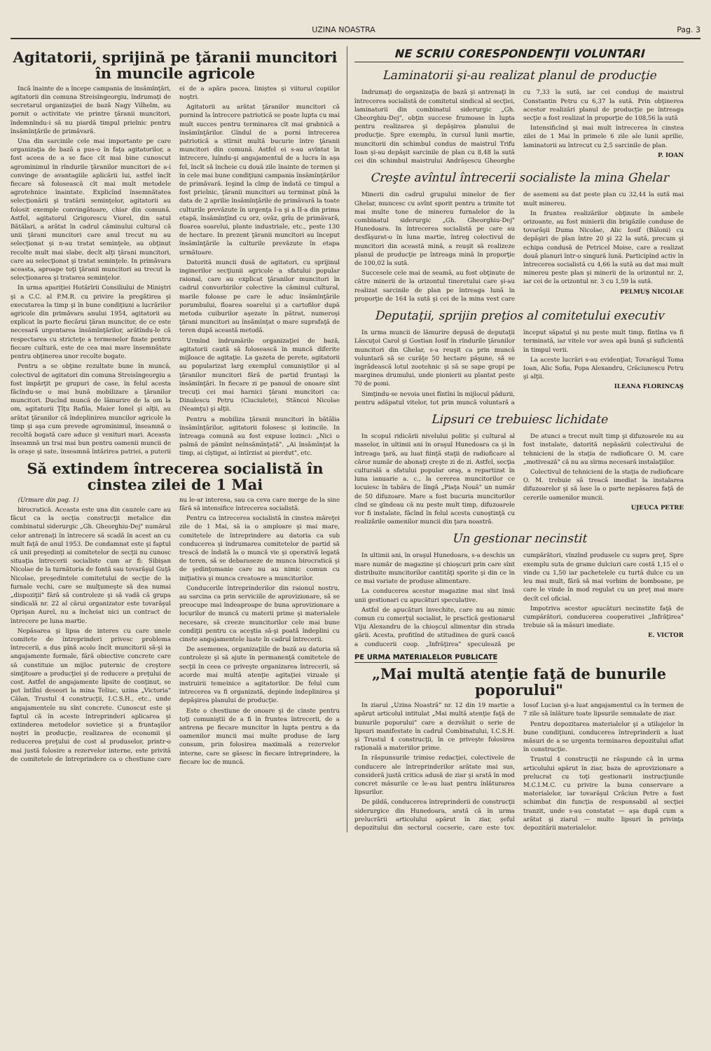UZINA NOASTRA Pag. 3
Agitatorii, sprijină pe ţăranii muncitori în muncile agricole
Incă înainte de a începe campania de însămînţări, agitatorii din comuna Streisîngeorgiu, îndrumaţi de secretarul organizaţiei de bază Nagy Vilhelm, au pornit o activitate vie printre ţăranii muncitori, îndemnîndu-i să nu piardă timpul prielnic pentru însămînţările de primăvară.
Una din sarcinile cele mai importante pe care organizaţia de bază a pus-o în faţa agitatorilor, a fost aceea de a se face cît mai bine cunoscut agrominimul în rîndurile ţăranilor muncitori de a-i convinge de avantagiile aplicării lui, astfel încît fiecare să folosească cît mai mult metodele agrotehnice înaintate. Explicînd însemnătatea selecţionării şi tratării seminţelor, agitatorii au folosit exemple convingătoare, chiar din comună. Astfel, agitatorul Grigorescu Viorel, din satul Bătălari, a arătat în cadrul căminului cultural că unii ţărani muncitori care anul trecut nu au selecţionat şi n-au tratat seminţele, au obţinut recolte mult mai slabe, decît alţi ţărani muncitori, care au selecţionat şi tratat seminţele. In primăvara aceasta, aproape toţi ţăranii muncitori au trecut la selecţionarea şi tratarea seminţelor.
In urma apariţiei Hotărîrii Consiliului de Miniştri şi a C.C. al P.M.R. cu privire la pregătirea şi executarea la timp şi în bune condiţiuni a lucrărilor agricole din primăvara anului 1954, agitatorii au explicat în parte fiecărui ţăran muncitor, de ce este necesară urgentarea însămînţărilor, arătîndu-le că respectarea cu stricteţe a termenelor fixate pentru fiecare cultură, este de cea mai mare însemnătate pentru obţinerea unor recolte bogate.
Pentru a se obţine rezultate bune în muncă, colectivul de agitatori din comuna Streisîngeorgiu a fost împărţit pe grupuri de case, în felul acesta făcîndu-se o mai bună mobilizare a ţăranilor muncitori. Ducînd muncă de lămurire de la om la om, agitatorii Ţîţu Rafila, Maier Ionel şi alţii, au arătat ţăranilor că îndeplinirea muncilor agricole la timp şi aşa cum prevede agrominimul, înseamnă o recoltă bogată care aduce şi venituri mari. Aceasta înseamnă un trai mai bun pentru oamenii muncii de la oraşe şi sate, înseamnă întărirea patriei, a puterii ei de a apăra pacea, liniştea şi viitorul copiilor noştri.
Agitatorii au arătat ţăranilor muncitori că pornind la întrecere patriotică se poate lupta cu mai mult succes pentru terminarea cît mai grabnică a însămînţărilor. Gîndul de a porni întrecerea patriotică a stîrnit multă bucurie între ţăranii muncitori din comună. Astfel ei s-au avîntat în întrecere, luîndu-şi angajamentul de a lucra în aşa fel, încît să încheie cu două zile înainte de termen şi în cele mai bune condiţiuni campania însămînţărilor de primăvară. Ieşind la cîmp de îndată ce timpul a fost prielnic, ţăranii muncitori au terminat pînă la data de 2 aprilie însămînţările de primăvară la toate culturile prevăzute în urgenţa I-a şi a II-a din prima etapă, însămînţînd cu orz, ovăz, grîu de primăvară, floarea soarelui, plante industriale, etc., peste 130 de hectare. In prezent ţăranii muncitori au început însămînţările la culturile prevăzute în etapa următoare.
Datorită muncii dusă de agitatori, cu sprijinul inginerilor secţiunii agricole a sfatului popular raional, care au explicat ţăranilor muncitori în cadrul convorbirilor colective la căminul cultural, marile foloase pe care le aduc însămînţările porumbului, floarea soarelui şi a cartofilor după metoda cuiburilor aşezate în pătrat, numeroşi ţărani muncitori au însămînţat o mare suprafaţă de teren după această metodă.
Urmînd îndrumările organizaţiei de bază, agitatorii caută să folosească în muncă diferite mijloace de agitaţie. La gazeta de perete, agitatorii au popularizat larg exemplul comuniştilor şi al ţăranilor muncitori fără de partid fruntaşi la însămînţări. In fiecare zi pe panoul de onoare sînt trecuţi cei mai harnici ţărani muncitori ca: Dinulescu Petru (Ciuciulete), Stăncoi Nicolae (Neamţu) şi alţii.
Pentru a mobiliza ţăranii muncitori în bătălia însămînţărilor, agitatorii folosesc şi lozincile. In întreaga comună au fost expuse lozinci: „Nici o palmă de pămînt neînsămînţată". „Ai însămînţat la timp, ai cîştigat, ai întîrziat ai pierdut", etc.
Să extindem întrecerea socialistă în cinstea zilei de 1 Mai
(Urmare din pag. 1)
birocratică. Aceasta este una din cauzele care au făcut ca la secţia construcţii metalice din combinatul siderurgic „Gh. Gheorghiu-Dej" numărul celor antrenaţi în întrecere să scadă în acest an cu mult faţă de anul 1953. De condamnat este şi faptul că unii preşedinţi ai comitetelor de secţii nu cunosc situaţia întrecerii socialiste cum ar fi: Sibişan Nicolae de la turnătoria de fontă sau tovarăşul Guţă Nicolae, preşedintele comitetului de secţie de la furnale vechi, care se mulţumeşte să dea numai „dispoziţii" fără să controleze şi să vadă că grupa sindicală nr. 22 al cărui organizator este tovarăşul Oprişan Aurel, nu a încheiat nici un contract de întrecere pe luna martie.
Nepăsarea şi lipsa de interes cu care unele comitete de întreprinderi privesc problema întrecerii, a dus pînă acolo încît muncitorii să-şi ia angajamente formale, fără obiective concrete care să constituie un mijloc puternic de creştere simţitoare a producţiei şi de reducere a preţului de cost. Astfel de angajamente lipsite de conţinut, se pot întîlni deseori la mina Teliuc, uzina „Victoria" Călan, Trustul 4 construcţii, I.C.S.H., etc., unde angajamentele nu sînt concrete. Cunoscut este şi faptul că în aceste întreprinderi aplicarea şi extinderea metodelor sovietice şi a fruntaşilor noştri în producţie, realizarea de economii şi reducerea preţului de cost al produselor, printr-o mai justă folosire a rezervelor interne, este privită de comitetele de întreprindere ca o chestiune care nu le-ar interesa, sau ca ceva care merge de la sine fără să intensifice întrecerea socialistă.
Pentru ca întrecerea socialistă în cinstea măreţei zile de 1 Mai, să ia o amploare şi mai mare, comitetele de întreprindere au datoria ca sub conducerea şi îndrumarea comitetelor de partid să treacă de îndată la o muncă vie şi operativă legată de teren, să se debaraseze de munca birocratică şi de şedinţomanie care nu au nimic comun cu iniţiativa şi munca creatoare a muncitorilor.
Conducerile întreprinderilor din raionul nostru, au sarcina ca prin serviciile de aprovizionare, să se preocupe mai îndeaproape de buna aprovizionare a locurilor de muncă cu materii prime şi materialele necesare, să creeze muncitorilor cele mai bune condiţii pentru ca aceştia să-şi poată îndeplini cu cinste angajamentele luate în cadrul întrecerii.
De asemenea, organizaţiile de bază au datoria să controleze şi să ajute în permanenţă comitetele de secţii în ceea ce priveşte organizarea întrecerii, să acorde mai multă atenţie agitaţiei vizuale şi instruirii temeinice a agitatorilor. De felul cum întrecerea va fi organizată, depinde îndeplinirea şi depăşirea planului de producţie.
Este o chestiune de onoare şi de cinste pentru toţi comuniştii de a fi în fruntea întrecerii, de a antrena pe fiecare muncitor în lupta pentru a da oamenilor muncii mai multe produse de larg consum, prin folosirea maximală a rezervelor interne, care se găsesc în fiecare întreprindere, la fiecare loc de muncă.
NE SCRIU CORESPONDENŢII VOLUNTARI
Laminatorii şi-au realizat planul de producţie
Indrumaţi de organizaţia de bază şi antrenaţi în întrecerea socialistă de comitetul sindical al secţiei, laminatorii din combinatul siderurgic „Gh. Gheorghiu-Dej", obţin succese frumoase în lupta pentru realizarea şi depăşirea planului de producţie. Spre exemplu, în cursul lunii martie, muncitorii din schimbul condus de maistrul Trifu Ioan şi-au depăşit sarcinile de plan cu 8,48 la sută cei din schimbul maistrului Andrăşescu Gheorghe cu 7,33 la sută, iar cei conduşi de maistrul Constantin Petru cu 6,37 la sută. Prin obţinerea acestor realizări planul de producţie pe întreaga secţie a fost realizat în proporţie de 108,56 la sută
Intensificînd şi mai mult întrecerea în cinstea zilei de 1 Mai în primele 6 zile ale lunii aprilie, laminatorii au întrecut cu 2,5 sarcinile de plan.
P. IOAN
Creşte avîntul întrecerii socialiste la mina Ghelar
Minerii din cadrul grupului minelor de fier Ghelar, muncesc cu avînt sporit pentru a trimite tot mai multe tone de minereu furnalelor de la combinatul siderurgic „Gh. Gheorghiu-Dej" Hunedoara. In întrecerea socialistă pe care au desfăşurat-o în luna martie, întreg colectivul de muncitori din această mină, a reuşit să realizeze planul de producţie pe întreaga mină în proporţie de 100,02 la sută.
Succesele cele mai de seamă, au fost obţinute de către minerii de la orizontul tineretului care şi-au realizat sarcinile de plan pe întreaga lună în proporţie de 164 la sută şi cei de la mina vest care de asemeni au dat peste plan cu 32,44 la sută mai mult minereu.
In fruntea realizărilor obţinute în ambele orizoante, au fost minierii din brigăzile conduse de tovarăşii Duma Nicolae, Alic Iosif (Băloni) cu depăşiri de plan între 20 şi 22 la sută, precum şi echipa condusă de Petricel Moise, care a realizat două planuri într-o singură lună. Participînd activ în întrecerea socialistă cu 4,66 la sută au dat mai mult minereu peste plan şi minerii de la orizontul nr. 2, iar cei de la orizontul nr. 3 cu 1,59 la sută.
PELMUŞ NICOLAE
Deputaţii, sprijin preţios al comitetului executiv
In urma muncii de lămurire depusă de deputaţii Lăscuţoi Carol şi Gostian Iosif în rîndurile ţăranilor muncitori din Ghelar, s-a reuşit ca prin muncă voluntară să se curăţe 50 hectare păşune, să se îngrădească lotul zootehnic şi să se sape gropi pe marginea drumului, unde pionierii au plantat peste 70 de pomi.
Simţindu-se nevoia unei fîntîni în mijlocul pădurii, pentru adăpatul vitelor, tot prin muncă voluntară a început săpatul şi nu peste mult timp, fîntîna va fi terminată, iar vitele vor avea apă bună şi suficientă în timpul verii.
La aceste lucrări s-au evidenţiat; Tovarăşul Toma Ioan, Alic Sofia, Popa Alexandru, Crăciunescu Petru şi alţii.
ILEANA FLORINCAŞ
Lipsuri ce trebuiesc lichidate
In scopul ridicării nivelului politic şi cultural al maselor, în ultimii ani în oraşul Hunedoara ca şi în întreaga ţară, au luat fiinţă staţii de radioficare al căror număr de abonaţi creşte zi de zi. Astfel, secţia culturală a sfatului popular oraş, a repartizat în luna ianuarie a. c., la cererea muncitorilor ce locuiesc în tabăra de lîngă „Piaţa Nouă" un număr de 50 difuzoare. Mare a fost bucuria muncitorilor cînd se gîndeau că nu peste mult timp, difuzoarele vor fi instalate, făcînd în felul acesta cunoştinţă cu realizările oamenilor muncii din ţara noastră.
De atunci a trecut mult timp şi difuzoarele nu au fost instalate, datorită nepăsării colectivului de tehnicieni de la staţia de radioficare O. M. care „motivează" că nu au sîrma necesară instalaţiilor.
Colectivul de tehnicieni de la staţia de radioficare O. M. trebuie să treacă imediat la instalarea difuzoarelor şi să lase la o parte nepăsarea faţă de cererile oamenilor muncii.
UJEUCA PETRE
Un gestionar necinstit
In ultimii ani, în oraşul Hunedoara, s-a deschis un mare număr de magazine şi chioşcuri prin care sînt distribuite muncitorilor cantităţi sporite şi din ce în ce mai variate de produse alimentare.
La conducerea acestor magazine mai sînt însă unii gestionari cu apucături speculative.
Astfel de apucături învechite, care nu au nimic comun cu comerţul socialist, le practică gestionarul Viju Alexandru de la chioşcul alimentar din strada gării. Acesta, profitînd de atitudinea de gură cască a conducerii coop. „Infrăţirea" speculează pe cumpărători, vînzînd produsele cu supra preţ. Spre exemplu suta de grame dulciuri care costă 1,15 el o vinde cu 1,50 iar pachetelele cu turtă dulce cu un leu mai mult, fără să mai vorbim de bomboane, pe care le vinde în mod regulat cu un preţ mai mare decît cel oficial.
Impotriva acestor apucături necinstite faţă de cumpărători, conducerea cooperativei „Infrăţirea" trebuie să ia măsuri imediate.
E. VICTOR
PE URMA MATERIALELOR PUBLICATE
„Mai multă atenţie faţă de bunurile poporului"
In ziarul „Uzina Noastră" nr. 12 din 19 martie a apărut articolul intitulat „Mai multă atenţie faţă de bunurile poporului" care a dezvăluit o serie de lipsuri manifestate în cadrul Combinatului, I.C.S.H. şi Trustul 4 construcţii, în ce priveşte folosirea raţională a materiilor prime.
In răspunsurile trimise redacţiei, colectivele de conducere ale întreprinderilor arătate mai sus, consideră justă critica adusă de ziar şi arată în mod concret măsurile ce le-au luat pentru înlăturarea lipsurilor.
De pildă, conducerea întreprinderii de construcţii siderurgice din Hunedoara, arată că în urma prelucrării articolului apărut în ziar, şeful depozitului din sectorul cocserie, care este tov. Iosof Lucian şi-a luat angajamentul ca în termen de 7 zile să înlăture toate lipsurile semnalate de ziar.
Pentru depozitarea materialelor şi a utilajelor în bune condiţiuni, conducerea întreprinderii a luat măsuri de a se urgenta terminarea depozitului aflat în construcţie.
Trustul 4 construcţii ne răspunde că în urma articolului apărut în ziar, baza de aprovizionare a prelucrat cu toţi gestionarii instrucţiunile M.C.I.M.C. cu privire la buna conservare a materialelor, iar tovarăşul Crăciun Petre a fost schimbat din funcţia de responsabil al secţiei tranzit, unde s-au constatat — aşa după cum a arătat şi ziarul — multe lipsuri în privinţa depozitării materialelor.